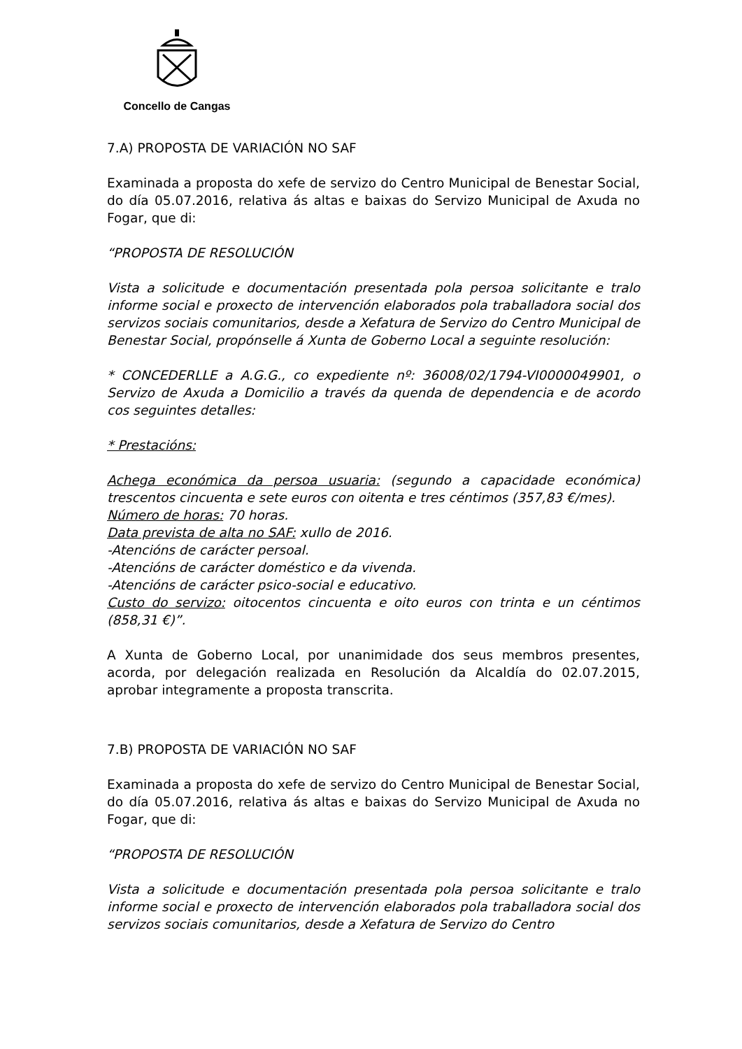Concello de Cangas
7.A) PROPOSTA DE VARIACIÓN NO SAF
Examinada a proposta do xefe de servizo do Centro Municipal de Benestar Social, do día 05.07.2016, relativa ás altas e baixas do Servizo Municipal de Axuda no Fogar, que di:
“PROPOSTA DE RESOLUCIÓN
Vista a solicitude e documentación presentada pola persoa solicitante e tralo informe social e proxecto de intervención elaborados pola traballadora social dos servizos sociais comunitarios, desde a Xefatura de Servizo do Centro Municipal de Benestar Social, propónselle á Xunta de Goberno Local a seguinte resolución:
* CONCEDERLLE a A.G.G., co expediente nº: 36008/02/1794-VI0000049901, o Servizo de Axuda a Domicilio a través da quenda de dependencia e de acordo cos seguintes detalles:
* Prestacións:
Achega económica da persoa usuaria: (segundo a capacidade económica) trescentos cincuenta e sete euros con oitenta e tres céntimos (357,83 €/mes).
Número de horas: 70 horas.
Data prevista de alta no SAF: xullo de 2016.
-Atencións de carácter persoal.
-Atencións de carácter doméstico e da vivenda.
-Atencións de carácter psico-social e educativo.
Custo do servizo: oitocentos cincuenta e oito euros con trinta e un céntimos (858,31 €)”.
A Xunta de Goberno Local, por unanimidade dos seus membros presentes, acorda, por delegación realizada en Resolución da Alcaldía do 02.07.2015, aprobar integramente a proposta transcrita.
7.B) PROPOSTA DE VARIACIÓN NO SAF
Examinada a proposta do xefe de servizo do Centro Municipal de Benestar Social, do día 05.07.2016, relativa ás altas e baixas do Servizo Municipal de Axuda no Fogar, que di:
“PROPOSTA DE RESOLUCIÓN
Vista a solicitude e documentación presentada pola persoa solicitante e tralo informe social e proxecto de intervención elaborados pola traballadora social dos servizos sociais comunitarios, desde a Xefatura de Servizo do Centro